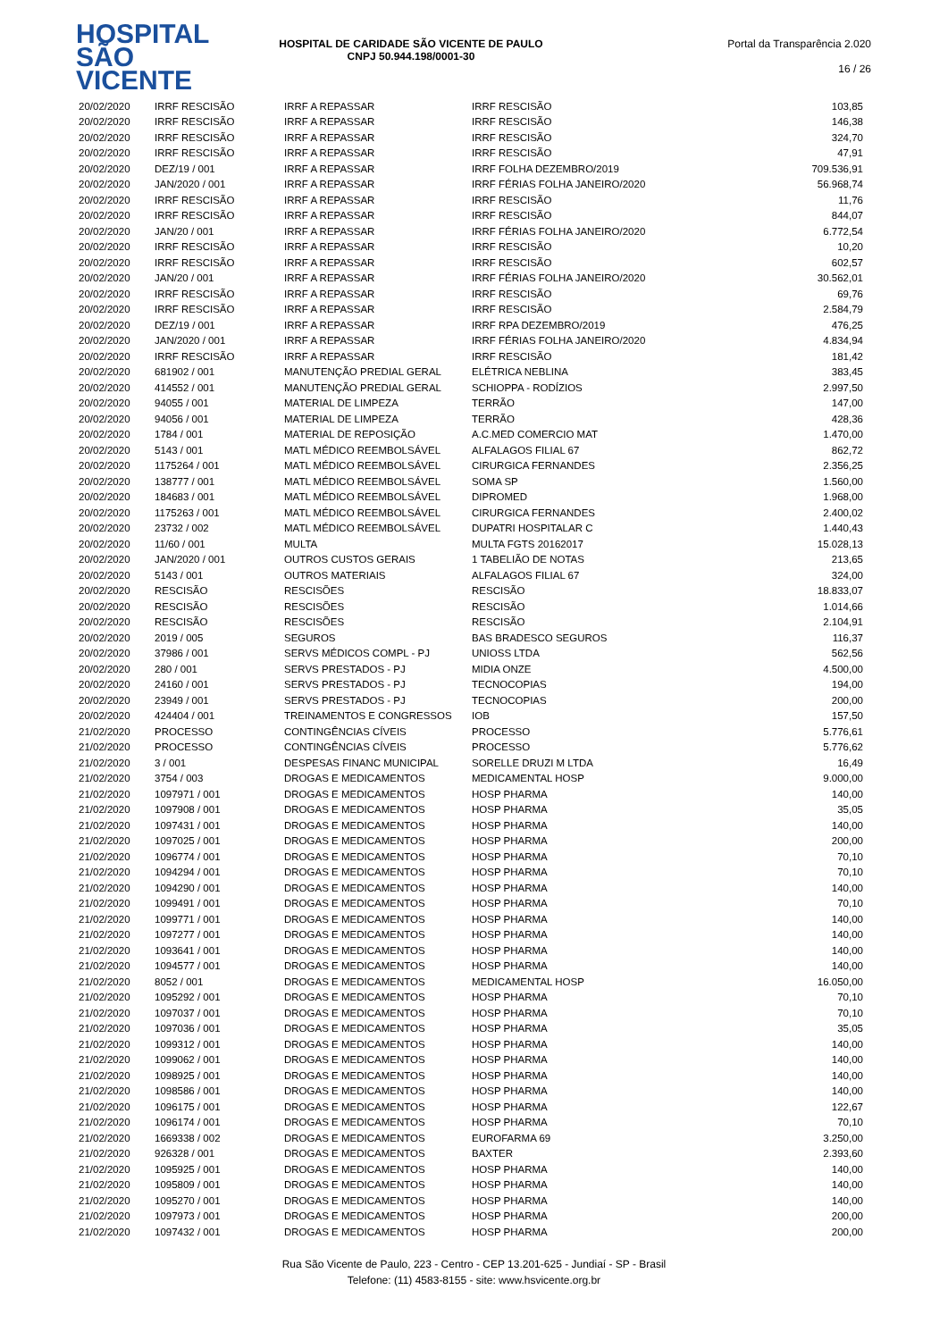HOSPITAL
SÃO VICENTE
HOSPITAL DE CARIDADE SÃO VICENTE DE PAULO
CNPJ 50.944.198/0001-30
Portal da Transparência 2.020
16 / 26
| 20/02/2020 | IRRF RESCISÃO | IRRF A REPASSAR | IRRF RESCISÃO | 103,85 |
| 20/02/2020 | IRRF RESCISÃO | IRRF A REPASSAR | IRRF RESCISÃO | 146,38 |
| 20/02/2020 | IRRF RESCISÃO | IRRF A REPASSAR | IRRF RESCISÃO | 324,70 |
| 20/02/2020 | IRRF RESCISÃO | IRRF A REPASSAR | IRRF RESCISÃO | 47,91 |
| 20/02/2020 | DEZ/19 / 001 | IRRF A REPASSAR | IRRF FOLHA DEZEMBRO/2019 | 709.536,91 |
| 20/02/2020 | JAN/2020 / 001 | IRRF A REPASSAR | IRRF FÉRIAS FOLHA JANEIRO/2020 | 56.968,74 |
| 20/02/2020 | IRRF RESCISÃO | IRRF A REPASSAR | IRRF RESCISÃO | 11,76 |
| 20/02/2020 | IRRF RESCISÃO | IRRF A REPASSAR | IRRF RESCISÃO | 844,07 |
| 20/02/2020 | JAN/20 / 001 | IRRF A REPASSAR | IRRF FÉRIAS FOLHA JANEIRO/2020 | 6.772,54 |
| 20/02/2020 | IRRF RESCISÃO | IRRF A REPASSAR | IRRF RESCISÃO | 10,20 |
| 20/02/2020 | IRRF RESCISÃO | IRRF A REPASSAR | IRRF RESCISÃO | 602,57 |
| 20/02/2020 | JAN/20 / 001 | IRRF A REPASSAR | IRRF FÉRIAS FOLHA JANEIRO/2020 | 30.562,01 |
| 20/02/2020 | IRRF RESCISÃO | IRRF A REPASSAR | IRRF RESCISÃO | 69,76 |
| 20/02/2020 | IRRF RESCISÃO | IRRF A REPASSAR | IRRF RESCISÃO | 2.584,79 |
| 20/02/2020 | DEZ/19 / 001 | IRRF A REPASSAR | IRRF RPA DEZEMBRO/2019 | 476,25 |
| 20/02/2020 | JAN/2020 / 001 | IRRF A REPASSAR | IRRF FÉRIAS FOLHA JANEIRO/2020 | 4.834,94 |
| 20/02/2020 | IRRF RESCISÃO | IRRF A REPASSAR | IRRF RESCISÃO | 181,42 |
| 20/02/2020 | 681902 / 001 | MANUTENÇÃO PREDIAL GERAL | ELÉTRICA NEBLINA | 383,45 |
| 20/02/2020 | 414552 / 001 | MANUTENÇÃO PREDIAL GERAL | SCHIOPPA - RODÍZIOS | 2.997,50 |
| 20/02/2020 | 94055 / 001 | MATERIAL DE LIMPEZA | TERRÃO | 147,00 |
| 20/02/2020 | 94056 / 001 | MATERIAL DE LIMPEZA | TERRÃO | 428,36 |
| 20/02/2020 | 1784 / 001 | MATERIAL DE REPOSIÇÃO | A.C.MED COMERCIO MAT | 1.470,00 |
| 20/02/2020 | 5143 / 001 | MATL MÉDICO REEMBOLSÁVEL | ALFALAGOS FILIAL 67 | 862,72 |
| 20/02/2020 | 1175264 / 001 | MATL MÉDICO REEMBOLSÁVEL | CIRURGICA FERNANDES | 2.356,25 |
| 20/02/2020 | 138777 / 001 | MATL MÉDICO REEMBOLSÁVEL | SOMA SP | 1.560,00 |
| 20/02/2020 | 184683 / 001 | MATL MÉDICO REEMBOLSÁVEL | DIPROMED | 1.968,00 |
| 20/02/2020 | 1175263 / 001 | MATL MÉDICO REEMBOLSÁVEL | CIRURGICA FERNANDES | 2.400,02 |
| 20/02/2020 | 23732 / 002 | MATL MÉDICO REEMBOLSÁVEL | DUPATRI HOSPITALAR C | 1.440,43 |
| 20/02/2020 | 11/60 / 001 | MULTA | MULTA FGTS 20162017 | 15.028,13 |
| 20/02/2020 | JAN/2020 / 001 | OUTROS CUSTOS GERAIS | 1 TABELIÃO DE NOTAS | 213,65 |
| 20/02/2020 | 5143 / 001 | OUTROS MATERIAIS | ALFALAGOS FILIAL 67 | 324,00 |
| 20/02/2020 | RESCISÃO | RESCISÕES | RESCISÃO | 18.833,07 |
| 20/02/2020 | RESCISÃO | RESCISÕES | RESCISÃO | 1.014,66 |
| 20/02/2020 | RESCISÃO | RESCISÕES | RESCISÃO | 2.104,91 |
| 20/02/2020 | 2019 / 005 | SEGUROS | BAS BRADESCO SEGUROS | 116,37 |
| 20/02/2020 | 37986 / 001 | SERVS MÉDICOS COMPL - PJ | UNIOSS LTDA | 562,56 |
| 20/02/2020 | 280 / 001 | SERVS PRESTADOS - PJ | MIDIA ONZE | 4.500,00 |
| 20/02/2020 | 24160 / 001 | SERVS PRESTADOS - PJ | TECNOCOPIAS | 194,00 |
| 20/02/2020 | 23949 / 001 | SERVS PRESTADOS - PJ | TECNOCOPIAS | 200,00 |
| 20/02/2020 | 424404 / 001 | TREINAMENTOS E CONGRESSOS | IOB | 157,50 |
| 21/02/2020 | PROCESSO | CONTINGÊNCIAS CÍVEIS | PROCESSO | 5.776,61 |
| 21/02/2020 | PROCESSO | CONTINGÊNCIAS CÍVEIS | PROCESSO | 5.776,62 |
| 21/02/2020 | 3 / 001 | DESPESAS FINANC MUNICIPAL | SORELLE DRUZI M LTDA | 16,49 |
| 21/02/2020 | 3754 / 003 | DROGAS E MEDICAMENTOS | MEDICAMENTAL HOSP | 9.000,00 |
| 21/02/2020 | 1097971 / 001 | DROGAS E MEDICAMENTOS | HOSP PHARMA | 140,00 |
| 21/02/2020 | 1097908 / 001 | DROGAS E MEDICAMENTOS | HOSP PHARMA | 35,05 |
| 21/02/2020 | 1097431 / 001 | DROGAS E MEDICAMENTOS | HOSP PHARMA | 140,00 |
| 21/02/2020 | 1097025 / 001 | DROGAS E MEDICAMENTOS | HOSP PHARMA | 200,00 |
| 21/02/2020 | 1096774 / 001 | DROGAS E MEDICAMENTOS | HOSP PHARMA | 70,10 |
| 21/02/2020 | 1094294 / 001 | DROGAS E MEDICAMENTOS | HOSP PHARMA | 70,10 |
| 21/02/2020 | 1094290 / 001 | DROGAS E MEDICAMENTOS | HOSP PHARMA | 140,00 |
| 21/02/2020 | 1099491 / 001 | DROGAS E MEDICAMENTOS | HOSP PHARMA | 70,10 |
| 21/02/2020 | 1099771 / 001 | DROGAS E MEDICAMENTOS | HOSP PHARMA | 140,00 |
| 21/02/2020 | 1097277 / 001 | DROGAS E MEDICAMENTOS | HOSP PHARMA | 140,00 |
| 21/02/2020 | 1093641 / 001 | DROGAS E MEDICAMENTOS | HOSP PHARMA | 140,00 |
| 21/02/2020 | 1094577 / 001 | DROGAS E MEDICAMENTOS | HOSP PHARMA | 140,00 |
| 21/02/2020 | 8052 / 001 | DROGAS E MEDICAMENTOS | MEDICAMENTAL HOSP | 16.050,00 |
| 21/02/2020 | 1095292 / 001 | DROGAS E MEDICAMENTOS | HOSP PHARMA | 70,10 |
| 21/02/2020 | 1097037 / 001 | DROGAS E MEDICAMENTOS | HOSP PHARMA | 70,10 |
| 21/02/2020 | 1097036 / 001 | DROGAS E MEDICAMENTOS | HOSP PHARMA | 35,05 |
| 21/02/2020 | 1099312 / 001 | DROGAS E MEDICAMENTOS | HOSP PHARMA | 140,00 |
| 21/02/2020 | 1099062 / 001 | DROGAS E MEDICAMENTOS | HOSP PHARMA | 140,00 |
| 21/02/2020 | 1098925 / 001 | DROGAS E MEDICAMENTOS | HOSP PHARMA | 140,00 |
| 21/02/2020 | 1098586 / 001 | DROGAS E MEDICAMENTOS | HOSP PHARMA | 140,00 |
| 21/02/2020 | 1096175 / 001 | DROGAS E MEDICAMENTOS | HOSP PHARMA | 122,67 |
| 21/02/2020 | 1096174 / 001 | DROGAS E MEDICAMENTOS | HOSP PHARMA | 70,10 |
| 21/02/2020 | 1669338 / 002 | DROGAS E MEDICAMENTOS | EUROFARMA 69 | 3.250,00 |
| 21/02/2020 | 926328 / 001 | DROGAS E MEDICAMENTOS | BAXTER | 2.393,60 |
| 21/02/2020 | 1095925 / 001 | DROGAS E MEDICAMENTOS | HOSP PHARMA | 140,00 |
| 21/02/2020 | 1095809 / 001 | DROGAS E MEDICAMENTOS | HOSP PHARMA | 140,00 |
| 21/02/2020 | 1095270 / 001 | DROGAS E MEDICAMENTOS | HOSP PHARMA | 140,00 |
| 21/02/2020 | 1097973 / 001 | DROGAS E MEDICAMENTOS | HOSP PHARMA | 200,00 |
| 21/02/2020 | 1097432 / 001 | DROGAS E MEDICAMENTOS | HOSP PHARMA | 200,00 |
Rua São Vicente de Paulo, 223 - Centro - CEP 13.201-625 - Jundiaí - SP - Brasil
Telefone: (11) 4583-8155 - site: www.hsvicente.org.br